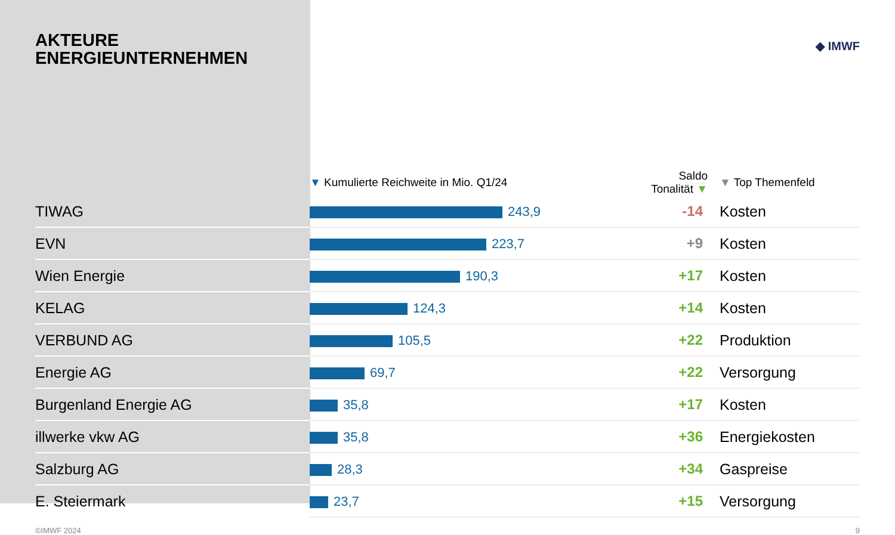AKTEURE
ENERGIEUNTERNEHMEN ◆ IMWF
| | ▼ Kumulierte Reichweite in Mio. Q1/24 | Saldo Tonalität ▼ | ▼ Top Themenfeld |
| --- | --- | --- | --- |
| TIWAG | 243,9 | -14 | Kosten |
| EVN | 223,7 | +9 | Kosten |
| Wien Energie | 190,3 | +17 | Kosten |
| KELAG | 124,3 | +14 | Kosten |
| VERBUND AG | 105,5 | +22 | Produktion |
| Energie AG | 69,7 | +22 | Versorgung |
| Burgenland Energie AG | 35,8 | +17 | Kosten |
| illwerke vkw AG | 35,8 | +36 | Energiekosten |
| Salzburg AG | 28,3 | +34 | Gaspreise |
| E. Steiermark | 23,7 | +15 | Versorgung |
©IMWF 2024 9